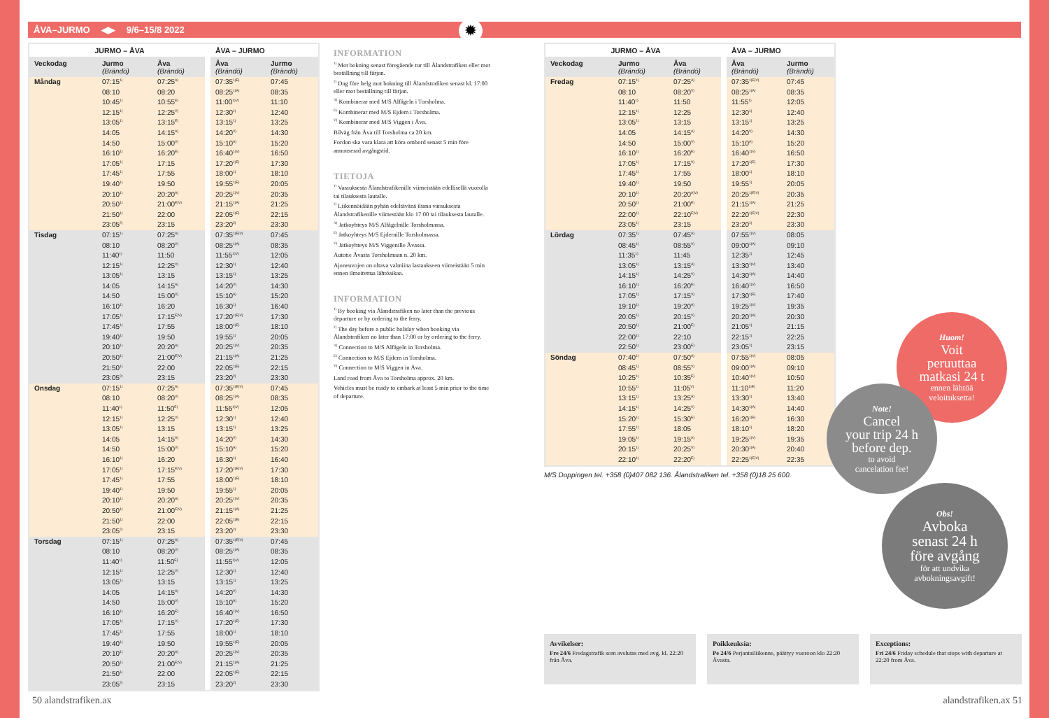ÅVA–JURMO ◀▶ 9/6–15/8 2022
✹
| JURMO – ÅVA | | | | ÅVA – JURMO | |
| --- | --- | --- | --- | --- | --- |
| Veckodag | Jurmo (Brändö) | Åva (Brändö) | | Åva (Brändö) | Jurmo (Brändö) |
| Måndag | 07:15<sup>1)</sup> | 07:25<sup>A)</sup> | | 07:35<sup>1)E)</sup> | 07:45 |
| | 08:10 | 08:20 | | 08:25<sup>1)A)</sup> | 08:35 |
| | 10:45<sup>1)</sup> | 10:55<sup>E)</sup> | | 11:00<sup>1)V)</sup> | 11:10 |
| | 12:15<sup>1)</sup> | 12:25<sup>V)</sup> | | 12:30<sup>1)</sup> | 12:40 |
| | 13:05<sup>1)</sup> | 13:15<sup>E)</sup> | | 13:15<sup>1)</sup> | 13:25 |
| | 14:05 | 14:15<sup>A)</sup> | | 14:20<sup>V)</sup> | 14:30 |
| | 14:50 | 15:00<sup>V)</sup> | | 15:10<sup>A)</sup> | 15:20 |
| | 16:10<sup>1)</sup> | 16:20<sup>E)</sup> | | 16:40<sup>1)V)</sup> | 16:50 |
| | 17:05<sup>1)</sup> | 17:15 | | 17:20<sup>1)E)</sup> | 17:30 |
| | 17:45<sup>1)</sup> | 17:55 | | 18:00<sup>1)</sup> | 18:10 |
| | 19:40<sup>1)</sup> | 19:50 | | 19:55<sup>1)E)</sup> | 20:05 |
| | 20:10<sup>1)</sup> | 20:20<sup>A)</sup> | | 20:25<sup>1)V)</sup> | 20:35 |
| | 20:50<sup>1)</sup> | 21:00<sup>E)V)</sup> | | 21:15<sup>1)A)</sup> | 21:25 |
| | 21:50<sup>1)</sup> | 22:00 | | 22:05<sup>1)E)</sup> | 22:15 |
| | 23:05<sup>2)</sup> | 23:15 | | 23:20<sup>2)</sup> | 23:30 |
| Tisdag | 07:15<sup>1)</sup> | 07:25<sup>A)</sup> | | 07:35<sup>1)E)V)</sup> | 07:45 |
| | 08:10 | 08:20<sup>V)</sup> | | 08:25<sup>1)A)</sup> | 08:35 |
| | 11:40<sup>1)</sup> | 11:50 | | 11:55<sup>1)V)</sup> | 12:05 |
| | 12:15<sup>1)</sup> | 12:25<sup>V)</sup> | | 12:30<sup>1)</sup> | 12:40 |
| | 13:05<sup>1)</sup> | 13:15 | | 13:15<sup>1)</sup> | 13:25 |
| | 14:05 | 14:15<sup>A)</sup> | | 14:20<sup>V)</sup> | 14:30 |
| | 14:50 | 15:00<sup>V)</sup> | | 15:10<sup>A)</sup> | 15:20 |
| | 16:10<sup>1)</sup> | 16:20 | | 16:30<sup>1)</sup> | 16:40 |
| | 17:05<sup>1)</sup> | 17:15<sup>E)V)</sup> | | 17:20<sup>1)E)V)</sup> | 17:30 |
| | 17:45<sup>1)</sup> | 17:55 | | 18:00<sup>1)E)</sup> | 18:10 |
| | 19:40<sup>1)</sup> | 19:50 | | 19:55<sup>1)</sup> | 20:05 |
| | 20:10<sup>1)</sup> | 20:20<sup>A)</sup> | | 20:25<sup>1)V)</sup> | 20:35 |
| | 20:50<sup>1)</sup> | 21:00<sup>E)V)</sup> | | 21:15<sup>1)A)</sup> | 21:25 |
| | 21:50<sup>1)</sup> | 22:00 | | 22:05<sup>1)E)</sup> | 22:15 |
| | 23:05<sup>2)</sup> | 23:15 | | 23:20<sup>2)</sup> | 23:30 |
| Onsdag | 07:15<sup>1)</sup> | 07:25<sup>A)</sup> | | 07:35<sup>1)E)V)</sup> | 07:45 |
| | 08:10 | 08:20<sup>V)</sup> | | 08:25<sup>1)A)</sup> | 08:35 |
| | 11:40<sup>1)</sup> | 11:50<sup>E)</sup> | | 11:55<sup>1)V)</sup> | 12:05 |
| | 12:15<sup>1)</sup> | 12:25<sup>V)</sup> | | 12:30<sup>1)</sup> | 12:40 |
| | 13:05<sup>1)</sup> | 13:15 | | 13:15<sup>1)</sup> | 13:25 |
| | 14:05 | 14:15<sup>A)</sup> | | 14:20<sup>V)</sup> | 14:30 |
| | 14:50 | 15:00<sup>V)</sup> | | 15:10<sup>A)</sup> | 15:20 |
| | 16:10<sup>1)</sup> | 16:20 | | 16:30<sup>1)</sup> | 16:40 |
| | 17:05<sup>1)</sup> | 17:15<sup>E)V)</sup> | | 17:20<sup>1)E)V)</sup> | 17:30 |
| | 17:45<sup>1)</sup> | 17:55 | | 18:00<sup>1)E)</sup> | 18:10 |
| | 19:40<sup>1)</sup> | 19:50 | | 19:55<sup>1)</sup> | 20:05 |
| | 20:10<sup>1)</sup> | 20:20<sup>A)</sup> | | 20:25<sup>1)V)</sup> | 20:35 |
| | 20:50<sup>1)</sup> | 21:00<sup>E)V)</sup> | | 21:15<sup>1)A)</sup> | 21:25 |
| | 21:50<sup>1)</sup> | 22:00 | | 22:05<sup>1)E)</sup> | 22:15 |
| | 23:05<sup>2)</sup> | 23:15 | | 23:20<sup>2)</sup> | 23:30 |
| Torsdag | 07:15<sup>1)</sup> | 07:25<sup>A)</sup> | | 07:35<sup>1)E)V)</sup> | 07:45 |
| | 08:10 | 08:20<sup>V)</sup> | | 08:25<sup>1)A)</sup> | 08:35 |
| | 11:40<sup>1)</sup> | 11:50<sup>E)</sup> | | 11:55<sup>1)V)</sup> | 12:05 |
| | 12:15<sup>1)</sup> | 12:25<sup>V)</sup> | | 12:30<sup>1)</sup> | 12:40 |
| | 13:05<sup>1)</sup> | 13:15 | | 13:15<sup>1)</sup> | 13:25 |
| | 14:05 | 14:15<sup>A)</sup> | | 14:20<sup>V)</sup> | 14:30 |
| | 14:50 | 15:00<sup>V)</sup> | | 15:10<sup>A)</sup> | 15:20 |
| | 16:10<sup>1)</sup> | 16:20<sup>E)</sup> | | 16:40<sup>1)V)</sup> | 16:50 |
| | 17:05<sup>1)</sup> | 17:15<sup>V)</sup> | | 17:20<sup>1)E)</sup> | 17:30 |
| | 17:45<sup>1)</sup> | 17:55 | | 18:00<sup>1)</sup> | 18:10 |
| | 19:40<sup>1)</sup> | 19:50 | | 19:55<sup>1)E)</sup> | 20:05 |
| | 20:10<sup>1)</sup> | 20:20<sup>A)</sup> | | 20:25<sup>1)V)</sup> | 20:35 |
| | 20:50<sup>1)</sup> | 21:00<sup>E)V)</sup> | | 21:15<sup>1)A)</sup> | 21:25 |
| | 21:50<sup>1)</sup> | 22:00 | | 22:05<sup>1)E)</sup> | 22:15 |
| | 23:05<sup>2)</sup> | 23:15 | | 23:20<sup>2)</sup> | 23:30 |
INFORMATION
<sup>1)</sup> Mot bokning senast föregående tur till Ålandstrafiken eller mot beställning till färjan.
<sup>2)</sup> Dag före helg mot bokning till Ålandstrafiken senast kl. 17:00 eller mot beställning till färjan.
<sup>A)</sup> Kombinerar med M/S Alfågeln i Torsholma.
<sup>E)</sup> Kombinerar med M/S Ejdern i Torsholma.
<sup>V)</sup> Kombinerar med M/S Viggen i Åva.
Bilväg från Åva till Torsholma ca 20 km.
Fordon ska vara klara att köra ombord senast 5 min före annonserad avgångstid.
TIETOJA
<sup>1)</sup> Varauksesta Ålandstrafikenille viimeistään edellisellä vuorolla tai tilauksesta lautalle.
<sup>2)</sup> Liikennöidään pyhän edeltävänä iltana varauksesta Ålandstrafikenille viimestään klo 17:00 tai tilauksesta lautalle.
<sup>A)</sup> Jatkoyhteys M/S Alfågelnille Torsholmassa.
<sup>E)</sup> Jatkoyhteys M/S Ejdernille Torsholmassa.
<sup>V)</sup> Jatkoyhteys M/S Viggenille Åvassa.
Autotie Åvasta Torsholmaan n. 20 km.
Ajoneuvojen on oltava valmiina lastaukseen viimeistään 5 min ennen ilmoitettua lähtöaikaa.
INFORMATION
<sup>1)</sup> By booking via Ålandstrafiken no later than the previous departure or by ordering to the ferry.
<sup>2)</sup> The day before a public holiday when booking via Ålandstrafiken no later than 17:00 or by ordering to the ferry.
<sup>A)</sup> Connection to M/S Alfågeln in Torsholma.
<sup>E)</sup> Connection to M/S Ejdern in Torsholma.
<sup>V)</sup> Connection to M/S Viggen in Åva.
Land road from Åva to Torsholma approx. 20 km.
Vehicles must be ready to embark at least 5 min prior to the time of departure.
| JURMO – ÅVA | | | | ÅVA – JURMO | |
| --- | --- | --- | --- | --- | --- |
| Veckodag | Jurmo (Brändö) | Åva (Brändö) | | Åva (Brändö) | Jurmo (Brändö) |
| Fredag | 07:15<sup>1)</sup> | 07:25<sup>A)</sup> | | 07:35<sup>1)E)V)</sup> | 07:45 |
| | 08:10 | 08:20<sup>V)</sup> | | 08:25<sup>1)A)</sup> | 08:35 |
| | 11:40<sup>1)</sup> | 11:50 | | 11:55<sup>1)</sup> | 12:05 |
| | 12:15<sup>1)</sup> | 12:25 | | 12:30<sup>1)</sup> | 12:40 |
| | 13:05<sup>1)</sup> | 13:15 | | 13:15<sup>1)</sup> | 13:25 |
| | 14:05 | 14:15<sup>A)</sup> | | 14:20<sup>V)</sup> | 14:30 |
| | 14:50 | 15:00<sup>V)</sup> | | 15:10<sup>A)</sup> | 15:20 |
| | 16:10<sup>1)</sup> | 16:20<sup>E)</sup> | | 16:40<sup>1)V)</sup> | 16:50 |
| | 17:05<sup>1)</sup> | 17:15<sup>V)</sup> | | 17:20<sup>1)E)</sup> | 17:30 |
| | 17:45<sup>1)</sup> | 17:55 | | 18:00<sup>1)</sup> | 18:10 |
| | 19:40<sup>1)</sup> | 19:50 | | 19:55<sup>1)</sup> | 20:05 |
| | 20:10<sup>1)</sup> | 20:20<sup>A)V)</sup> | | 20:25<sup>1)E)V)</sup> | 20:35 |
| | 20:50<sup>1)</sup> | 21:00<sup>E)</sup> | | 21:15<sup>1)A)</sup> | 21:25 |
| | 22:00<sup>1)</sup> | 22:10<sup>E)V)</sup> | | 22:20<sup>1)E)V)</sup> | 22:30 |
| | 23:05<sup>1)</sup> | 23:15 | | 23:20<sup>1)</sup> | 23:30 |
| Lördag | 07:35<sup>1)</sup> | 07:45<sup>A)</sup> | | 07:55<sup>1)V)</sup> | 08:05 |
| | 08:45<sup>1)</sup> | 08:55<sup>V)</sup> | | 09:00<sup>1)A)</sup> | 09:10 |
| | 11:35<sup>1)</sup> | 11:45 | | 12:35<sup>1)</sup> | 12:45 |
| | 13:05<sup>1)</sup> | 13:15<sup>A)</sup> | | 13:30<sup>1)V)</sup> | 13:40 |
| | 14:15<sup>1)</sup> | 14:25<sup>V)</sup> | | 14:30<sup>1)A)</sup> | 14:40 |
| | 16:10<sup>1)</sup> | 16:20<sup>E)</sup> | | 16:40<sup>1)V)</sup> | 16:50 |
| | 17:05<sup>1)</sup> | 17:15<sup>V)</sup> | | 17:30<sup>1)E)</sup> | 17:40 |
| | 19:10<sup>1)</sup> | 19:20<sup>A)</sup> | | 19:25<sup>1)V)</sup> | 19:35 |
| | 20:05<sup>1)</sup> | 20:15<sup>V)</sup> | | 20:20<sup>1)A)</sup> | 20:30 |
| | 20:50<sup>1)</sup> | 21:00<sup>E)</sup> | | 21:05<sup>1)</sup> | 21:15 |
| | 22:00<sup>1)</sup> | 22:10 | | 22:15<sup>1)</sup> | 22:25 |
| | 22:50<sup>1)</sup> | 23:00<sup>E)</sup> | | 23:05<sup>1)</sup> | 23:15 |
| Söndag | 07:40<sup>1)</sup> | 07:50<sup>A)</sup> | | 07:55<sup>1)V)</sup> | 08:05 |
| | 08:45<sup>1)</sup> | 08:55<sup>V)</sup> | | 09:00<sup>1)A)</sup> | 09:10 |
| | 10:25<sup>1)</sup> | 10:35<sup>E)</sup> | | 10:40<sup>1)V)</sup> | 10:50 |
| | 10:55<sup>1)</sup> | 11:05<sup>V)</sup> | | 11:10<sup>1)E)</sup> | 11:20 |
| | 13:15<sup>1)</sup> | 13:25<sup>A)</sup> | | 13:30<sup>1)</sup> | 13:40 |
| | 14:15<sup>1)</sup> | 14:25<sup>V)</sup> | | 14:30<sup>1)A)</sup> | 14:40 |
| | 15:20<sup>1)</sup> | 15:30<sup>E)</sup> | | 16:20<sup>1)E)</sup> | 16:30 |
| | 17:55<sup>1)</sup> | 18:05 | | 18:10<sup>1)</sup> | 18:20 |
| | 19:05<sup>1)</sup> | 19:15<sup>A)</sup> | | 19:25<sup>1)V)</sup> | 19:35 |
| | 20:15<sup>1)</sup> | 20:25<sup>V)</sup> | | 20:30<sup>1)A)</sup> | 20:40 |
| | 22:10<sup>1)</sup> | 22:20<sup>E)</sup> | | 22:25<sup>1)E)V)</sup> | 22:35 |
M/S Doppingen tel. +358 (0)407 082 136. Ålandstrafiken tel. +358 (0)18 25 600.
Huom!
Voit
peruuttaa
matkasi 24 t
ennen lähtöä
veloituksetta!
Note!
Cancel
your trip 24 h
before dep.
to avoid
cancelation fee!
Obs!
Avboka
senast 24 h
före avgång
för att undvika
avbokningsavgift!
Avvikelser:
Fre 24/6 Fredagstrafik som avslutas med avg. kl. 22:20 från Åva.
Poikkeuksia:
Pe 24/6 Perjantailiikenne, päättyy vuoroon klo 22:20 Åvasta.
Exceptions:
Fri 24/6 Friday schedule that stops with departure at 22:20 from Åva.
50 alandstrafiken.ax alandstrafiken.ax 51